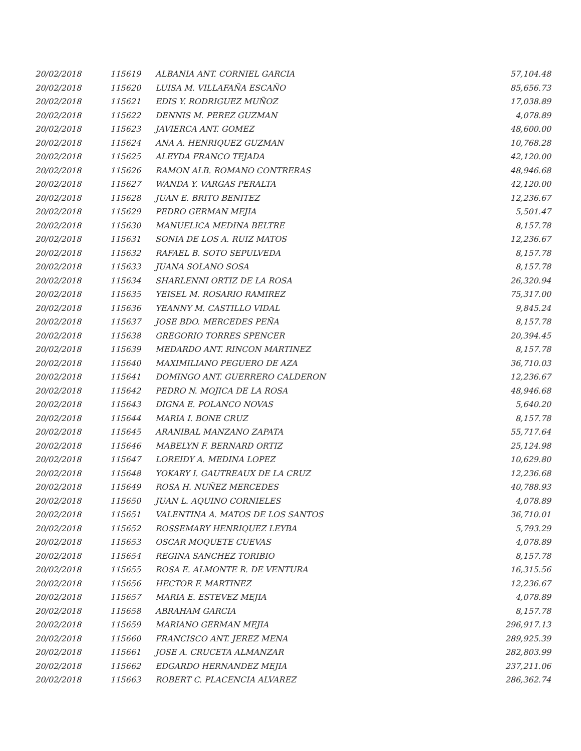| 20/02/2018 | 115619 | ALBANIA ANT. CORNIEL GARCIA | 57,104.48 |
| 20/02/2018 | 115620 | LUISA M. VILLAFAÑA ESCAÑO | 85,656.73 |
| 20/02/2018 | 115621 | EDIS Y. RODRIGUEZ MUÑOZ | 17,038.89 |
| 20/02/2018 | 115622 | DENNIS M. PEREZ GUZMAN | 4,078.89 |
| 20/02/2018 | 115623 | JAVIERCA ANT. GOMEZ | 48,600.00 |
| 20/02/2018 | 115624 | ANA A. HENRIQUEZ GUZMAN | 10,768.28 |
| 20/02/2018 | 115625 | ALEYDA FRANCO TEJADA | 42,120.00 |
| 20/02/2018 | 115626 | RAMON ALB. ROMANO CONTRERAS | 48,946.68 |
| 20/02/2018 | 115627 | WANDA Y. VARGAS PERALTA | 42,120.00 |
| 20/02/2018 | 115628 | JUAN E. BRITO BENITEZ | 12,236.67 |
| 20/02/2018 | 115629 | PEDRO GERMAN MEJIA | 5,501.47 |
| 20/02/2018 | 115630 | MANUELICA MEDINA BELTRE | 8,157.78 |
| 20/02/2018 | 115631 | SONIA DE LOS A. RUIZ MATOS | 12,236.67 |
| 20/02/2018 | 115632 | RAFAEL B. SOTO SEPULVEDA | 8,157.78 |
| 20/02/2018 | 115633 | JUANA SOLANO SOSA | 8,157.78 |
| 20/02/2018 | 115634 | SHARLENNI ORTIZ DE LA ROSA | 26,320.94 |
| 20/02/2018 | 115635 | YEISEL M. ROSARIO RAMIREZ | 75,317.00 |
| 20/02/2018 | 115636 | YEANNY M. CASTILLO VIDAL | 9,845.24 |
| 20/02/2018 | 115637 | JOSE BDO. MERCEDES PEÑA | 8,157.78 |
| 20/02/2018 | 115638 | GREGORIO TORRES SPENCER | 20,394.45 |
| 20/02/2018 | 115639 | MEDARDO ANT. RINCON MARTINEZ | 8,157.78 |
| 20/02/2018 | 115640 | MAXIMILIANO PEGUERO DE AZA | 36,710.03 |
| 20/02/2018 | 115641 | DOMINGO ANT. GUERRERO CALDERON | 12,236.67 |
| 20/02/2018 | 115642 | PEDRO N. MOJICA DE LA ROSA | 48,946.68 |
| 20/02/2018 | 115643 | DIGNA E. POLANCO NOVAS | 5,640.20 |
| 20/02/2018 | 115644 | MARIA I. BONE CRUZ | 8,157.78 |
| 20/02/2018 | 115645 | ARANIBAL MANZANO ZAPATA | 55,717.64 |
| 20/02/2018 | 115646 | MABELYN F. BERNARD ORTIZ | 25,124.98 |
| 20/02/2018 | 115647 | LOREIDY A. MEDINA LOPEZ | 10,629.80 |
| 20/02/2018 | 115648 | YOKARY I. GAUTREAUX DE LA CRUZ | 12,236.68 |
| 20/02/2018 | 115649 | ROSA H. NUÑEZ MERCEDES | 40,788.93 |
| 20/02/2018 | 115650 | JUAN L. AQUINO CORNIELES | 4,078.89 |
| 20/02/2018 | 115651 | VALENTINA A. MATOS DE LOS SANTOS | 36,710.01 |
| 20/02/2018 | 115652 | ROSSEMARY HENRIQUEZ LEYBA | 5,793.29 |
| 20/02/2018 | 115653 | OSCAR MOQUETE CUEVAS | 4,078.89 |
| 20/02/2018 | 115654 | REGINA SANCHEZ TORIBIO | 8,157.78 |
| 20/02/2018 | 115655 | ROSA E. ALMONTE R. DE VENTURA | 16,315.56 |
| 20/02/2018 | 115656 | HECTOR F. MARTINEZ | 12,236.67 |
| 20/02/2018 | 115657 | MARIA E. ESTEVEZ MEJIA | 4,078.89 |
| 20/02/2018 | 115658 | ABRAHAM GARCIA | 8,157.78 |
| 20/02/2018 | 115659 | MARIANO GERMAN MEJIA | 296,917.13 |
| 20/02/2018 | 115660 | FRANCISCO ANT. JEREZ MENA | 289,925.39 |
| 20/02/2018 | 115661 | JOSE A. CRUCETA ALMANZAR | 282,803.99 |
| 20/02/2018 | 115662 | EDGARDO HERNANDEZ MEJIA | 237,211.06 |
| 20/02/2018 | 115663 | ROBERT C. PLACENCIA ALVAREZ | 286,362.74 |